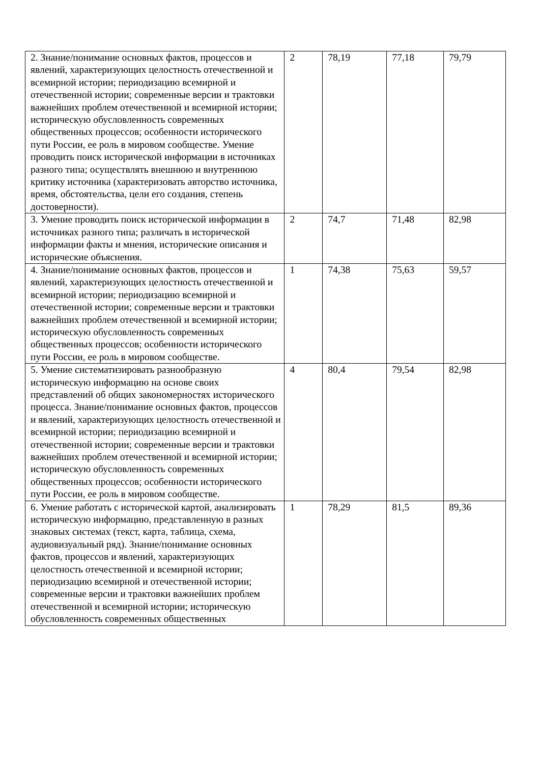| 2. Знание/понимание основных фактов, процессов и явлений, характеризующих целостность отечественной и всемирной истории; периодизацию всемирной и отечественной истории; современные версии и трактовки важнейших проблем отечественной и всемирной истории; историческую обусловленность современных общественных процессов; особенности исторического пути России, ее роль в мировом сообществе. Умение проводить поиск исторической информации в источниках разного типа; осуществлять внешнюю и внутреннюю критику источника (характеризовать авторство источника, время, обстоятельства, цели его создания, степень достоверности). | 2 | 78,19 | 77,18 | 79,79 |
| 3. Умение проводить поиск исторической информации в источниках разного типа; различать в исторической информации факты и мнения, исторические описания и исторические объяснения. | 2 | 74,7 | 71,48 | 82,98 |
| 4. Знание/понимание основных фактов, процессов и явлений, характеризующих целостность отечественной и всемирной истории; периодизацию всемирной и отечественной истории; современные версии и трактовки важнейших проблем отечественной и всемирной истории; историческую обусловленность современных общественных процессов; особенности исторического пути России, ее роль в мировом сообществе. | 1 | 74,38 | 75,63 | 59,57 |
| 5. Умение систематизировать разнообразную историческую информацию на основе своих представлений об общих закономерностях исторического процесса. Знание/понимание основных фактов, процессов и явлений, характеризующих целостность отечественной и всемирной истории; периодизацию всемирной и отечественной истории; современные версии и трактовки важнейших проблем отечественной и всемирной истории; историческую обусловленность современных общественных процессов; особенности исторического пути России, ее роль в мировом сообществе. | 4 | 80,4 | 79,54 | 82,98 |
| 6. Умение работать с исторической картой, анализировать историческую информацию, представленную в разных знаковых системах (текст, карта, таблица, схема, аудиовизуальный ряд). Знание/понимание основных фактов, процессов и явлений, характеризующих целостность отечественной и всемирной истории; периодизацию всемирной и отечественной истории; современные версии и трактовки важнейших проблем отечественной и всемирной истории; историческую обусловленность современных общественных | 1 | 78,29 | 81,5 | 89,36 |